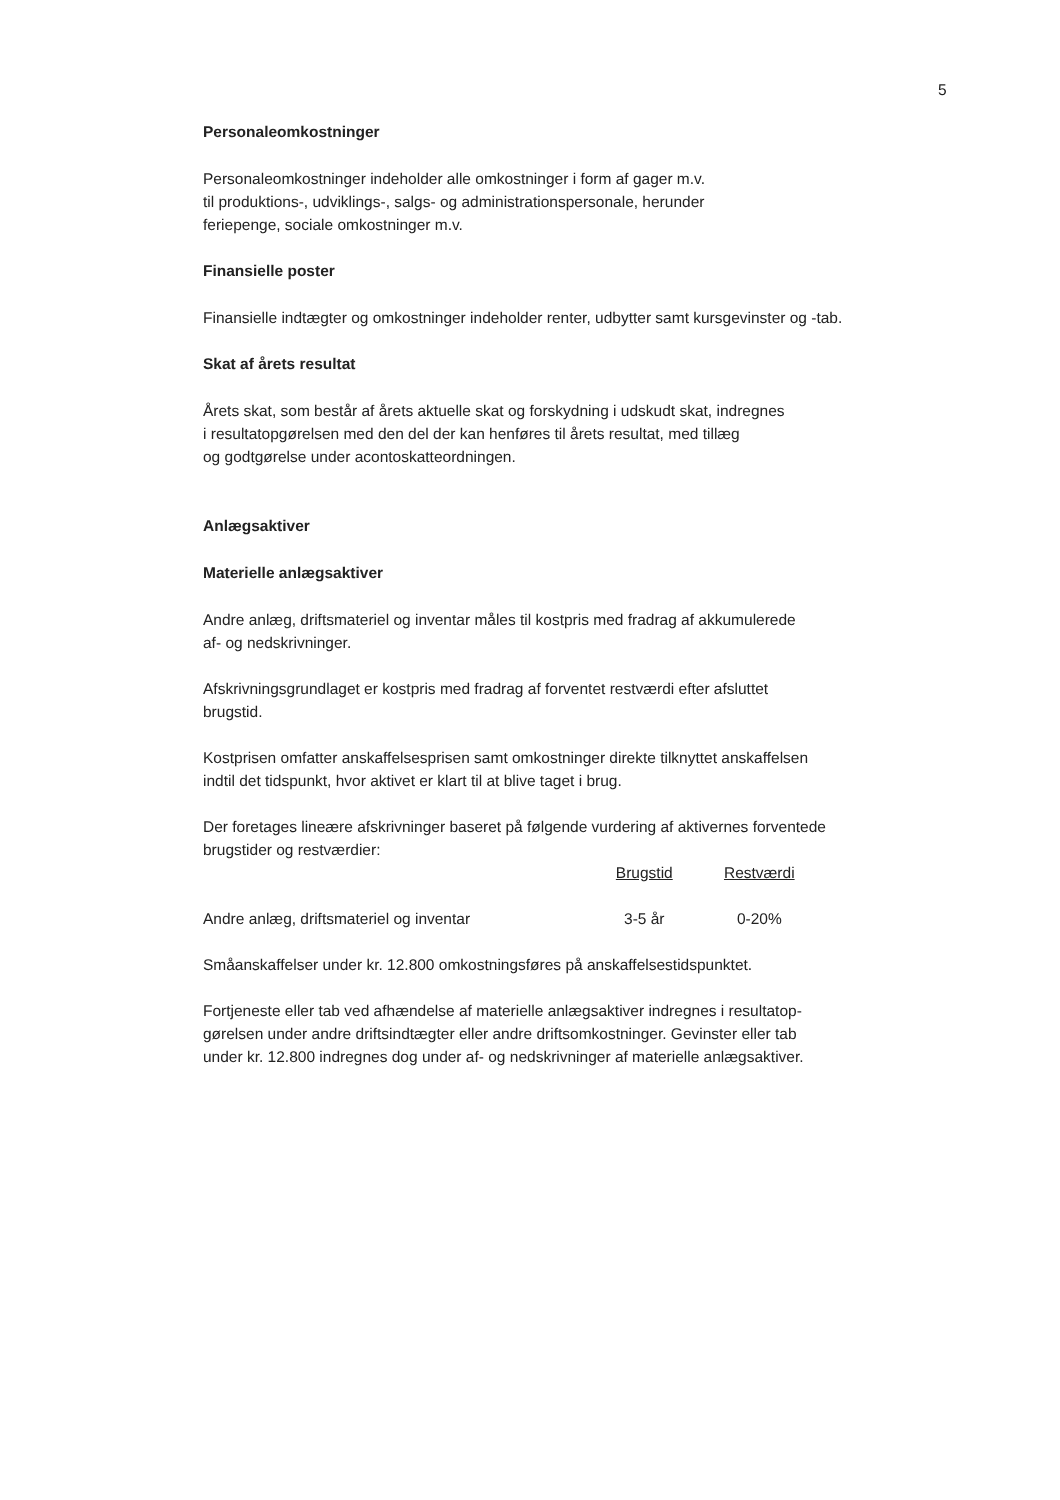5
Personaleomkostninger
Personaleomkostninger indeholder alle omkostninger i form af gager m.v.
til produktions-, udviklings-, salgs- og administrationspersonale, herunder
feriepenge, sociale omkostninger m.v.
Finansielle poster
Finansielle indtægter og omkostninger indeholder renter, udbytter samt kursgevinster og -tab.
Skat af årets resultat
Årets skat, som består af årets aktuelle skat og forskydning i udskudt skat, indregnes
i resultatopgørelsen med den del der kan henføres til årets resultat, med tillæg
og godtgørelse under acontoskatteordningen.
Anlægsaktiver
Materielle anlægsaktiver
Andre anlæg, driftsmateriel og inventar måles til kostpris med fradrag af akkumulerede
af- og nedskrivninger.
Afskrivningsgrundlaget er kostpris med fradrag af forventet restværdi efter afsluttet
brugstid.
Kostprisen omfatter anskaffelsesprisen samt omkostninger direkte tilknyttet anskaffelsen
indtil det tidspunkt, hvor aktivet er klart til at blive taget i brug.
Der foretages lineære afskrivninger baseret på følgende vurdering af aktivernes forventede
brugstider og restværdier:
| | Brugstid | Restværdi |
| Andre anlæg, driftsmateriel og inventar | 3-5 år | 0-20% |
Småanskaffelser under kr. 12.800 omkostningsføres på anskaffelsestidspunktet.
Fortjeneste eller tab ved afhændelse af materielle anlægsaktiver indregnes i resultatop-
gørelsen under andre driftsindtægter eller andre driftsomkostninger. Gevinster eller tab
under kr. 12.800 indregnes dog under af- og nedskrivninger af materielle anlægsaktiver.